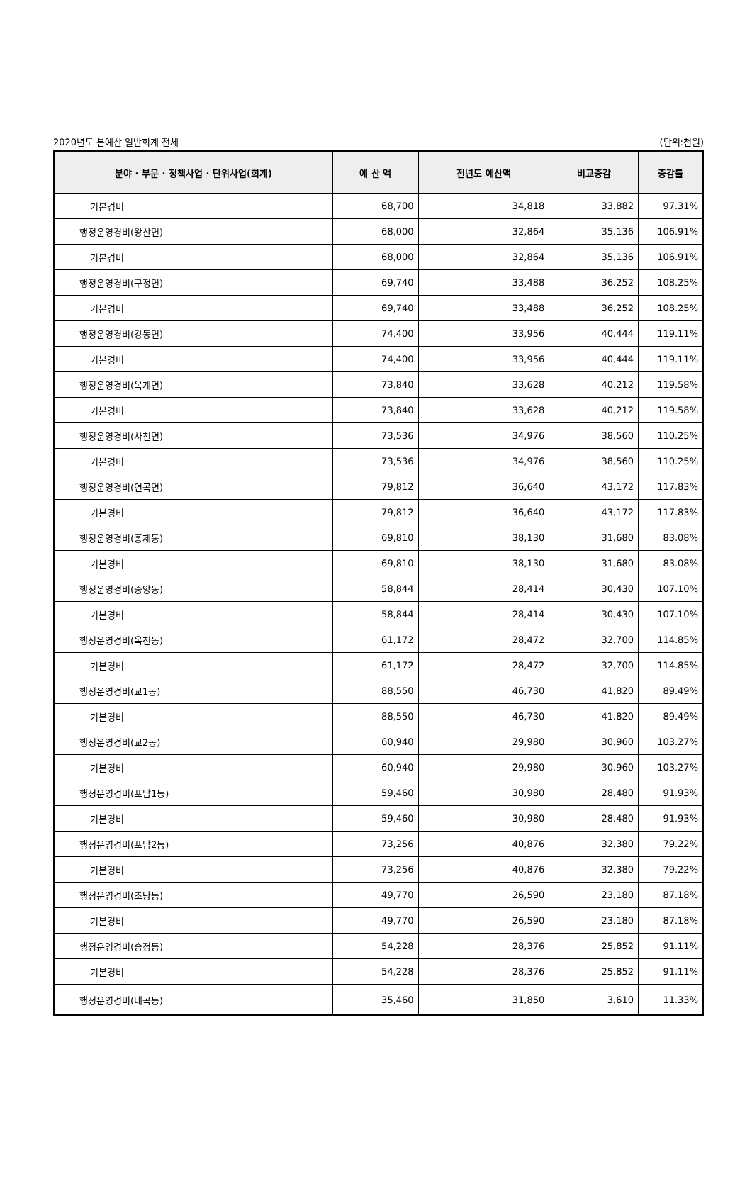2020년도 본예산 일반회계 전체 (단위:천원)
| 분야 · 부문 · 정책사업 · 단위사업(회계) | 예 산 액 | 전년도 예산액 | 비교증감 | 증감률 |
| --- | --- | --- | --- | --- |
| 기본경비 | 68,700 | 34,818 | 33,882 | 97.31% |
| 행정운영경비(왕산면) | 68,000 | 32,864 | 35,136 | 106.91% |
| 기본경비 | 68,000 | 32,864 | 35,136 | 106.91% |
| 행정운영경비(구정면) | 69,740 | 33,488 | 36,252 | 108.25% |
| 기본경비 | 69,740 | 33,488 | 36,252 | 108.25% |
| 행정운영경비(강동면) | 74,400 | 33,956 | 40,444 | 119.11% |
| 기본경비 | 74,400 | 33,956 | 40,444 | 119.11% |
| 행정운영경비(옥계면) | 73,840 | 33,628 | 40,212 | 119.58% |
| 기본경비 | 73,840 | 33,628 | 40,212 | 119.58% |
| 행정운영경비(사천면) | 73,536 | 34,976 | 38,560 | 110.25% |
| 기본경비 | 73,536 | 34,976 | 38,560 | 110.25% |
| 행정운영경비(연곡면) | 79,812 | 36,640 | 43,172 | 117.83% |
| 기본경비 | 79,812 | 36,640 | 43,172 | 117.83% |
| 행정운영경비(홍제동) | 69,810 | 38,130 | 31,680 | 83.08% |
| 기본경비 | 69,810 | 38,130 | 31,680 | 83.08% |
| 행정운영경비(중앙동) | 58,844 | 28,414 | 30,430 | 107.10% |
| 기본경비 | 58,844 | 28,414 | 30,430 | 107.10% |
| 행정운영경비(옥천동) | 61,172 | 28,472 | 32,700 | 114.85% |
| 기본경비 | 61,172 | 28,472 | 32,700 | 114.85% |
| 행정운영경비(교1동) | 88,550 | 46,730 | 41,820 | 89.49% |
| 기본경비 | 88,550 | 46,730 | 41,820 | 89.49% |
| 행정운영경비(교2동) | 60,940 | 29,980 | 30,960 | 103.27% |
| 기본경비 | 60,940 | 29,980 | 30,960 | 103.27% |
| 행정운영경비(포남1동) | 59,460 | 30,980 | 28,480 | 91.93% |
| 기본경비 | 59,460 | 30,980 | 28,480 | 91.93% |
| 행정운영경비(포남2동) | 73,256 | 40,876 | 32,380 | 79.22% |
| 기본경비 | 73,256 | 40,876 | 32,380 | 79.22% |
| 행정운영경비(초당동) | 49,770 | 26,590 | 23,180 | 87.18% |
| 기본경비 | 49,770 | 26,590 | 23,180 | 87.18% |
| 행정운영경비(송정동) | 54,228 | 28,376 | 25,852 | 91.11% |
| 기본경비 | 54,228 | 28,376 | 25,852 | 91.11% |
| 행정운영경비(내곡동) | 35,460 | 31,850 | 3,610 | 11.33% |